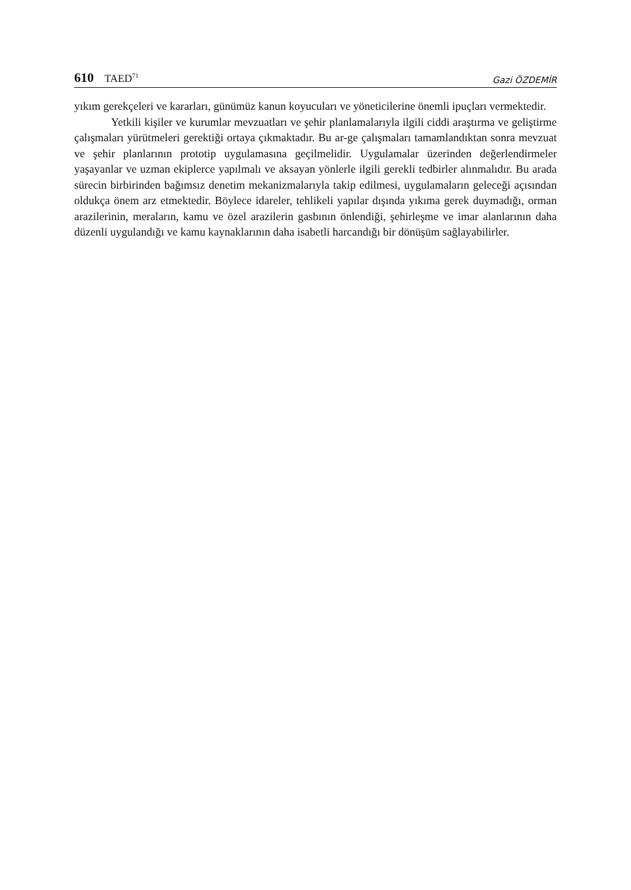610 TAED<sup>71</sup>
Gazi ÖZDEMİR
yıkım gerekçeleri ve kararları, günümüz kanun koyucuları ve yöneticilerine önemli ipuçları vermektedir.
Yetkili kişiler ve kurumlar mevzuatları ve şehir planlamalarıyla ilgili ciddi araştırma ve geliştirme çalışmaları yürütmeleri gerektiği ortaya çıkmaktadır. Bu ar-ge çalışmaları tamamlandıktan sonra mevzuat ve şehir planlarının prototip uygulamasına geçilmelidir. Uygulamalar üzerinden değerlendirmeler yaşayanlar ve uzman ekiplerce yapılmalı ve aksayan yönlerle ilgili gerekli tedbirler alınmalıdır. Bu arada sürecin birbirinden bağımsız denetim mekanizmalarıyla takip edilmesi, uygulamaların geleceği açısından oldukça önem arz etmektedir. Böylece idareler, tehlikeli yapılar dışında yıkıma gerek duymadığı, orman arazilerinin, meraların, kamu ve özel arazilerin gasbının önlendiği, şehirleşme ve imar alanlarının daha düzenli uygulandığı ve kamu kaynaklarının daha isabetli harcandığı bir dönüşüm sağlayabilirler.